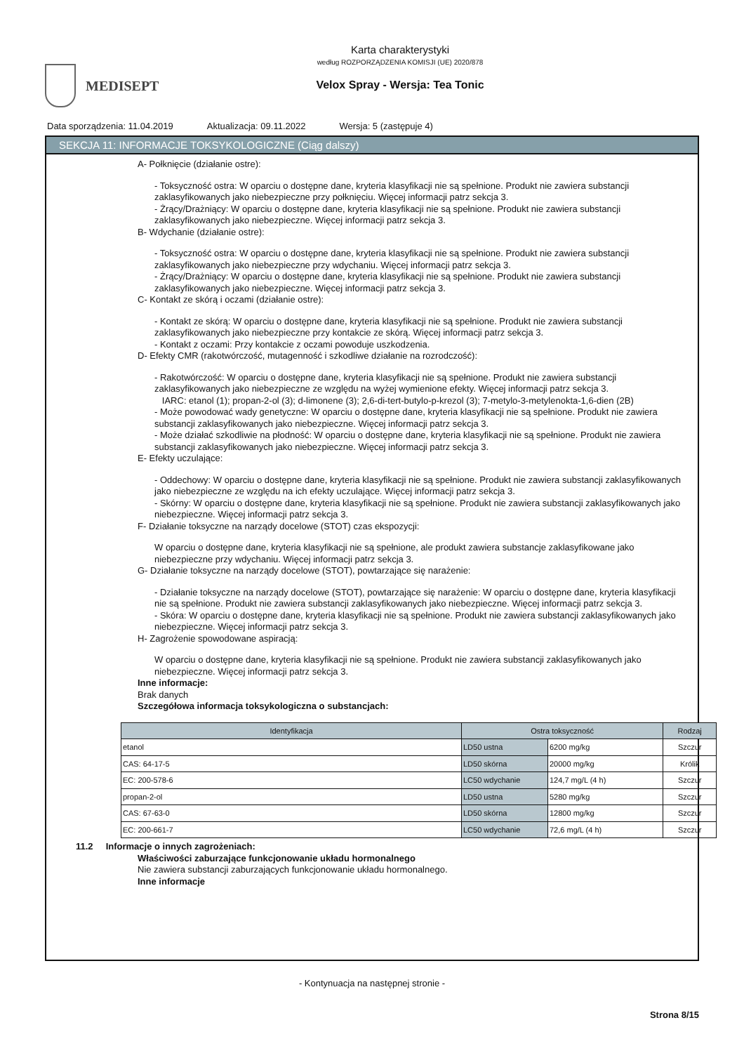MEDISEPT
Karta charakterystyki
według ROZPORZĄDZENIA KOMISJI (UE) 2020/878
Velox Spray - Wersja: Tea Tonic
Data sporządzenia: 11.04.2019 Aktualizacja: 09.11.2022 Wersja: 5 (zastępuje 4)
SEKCJA 11: INFORMACJE TOKSYKOLOGICZNE (Ciąg dalszy)
A- Połknięcie (działanie ostre):
- Toksyczność ostra: W oparciu o dostępne dane, kryteria klasyfikacji nie są spełnione. Produkt nie zawiera substancji zaklasyfikowanych jako niebezpieczne przy połknięciu. Więcej informacji patrz sekcja 3.
- Żrący/Drażniący: W oparciu o dostępne dane, kryteria klasyfikacji nie są spełnione. Produkt nie zawiera substancji zaklasyfikowanych jako niebezpieczne. Więcej informacji patrz sekcja 3.
B- Wdychanie (działanie ostre):
- Toksyczność ostra: W oparciu o dostępne dane, kryteria klasyfikacji nie są spełnione. Produkt nie zawiera substancji zaklasyfikowanych jako niebezpieczne przy wdychaniu. Więcej informacji patrz sekcja 3.
- Żrący/Drażniący: W oparciu o dostępne dane, kryteria klasyfikacji nie są spełnione. Produkt nie zawiera substancji zaklasyfikowanych jako niebezpieczne. Więcej informacji patrz sekcja 3.
C- Kontakt ze skórą i oczami (działanie ostre):
- Kontakt ze skórą: W oparciu o dostępne dane, kryteria klasyfikacji nie są spełnione. Produkt nie zawiera substancji zaklasyfikowanych jako niebezpieczne przy kontakcie ze skórą. Więcej informacji patrz sekcja 3.
- Kontakt z oczami: Przy kontakcie z oczami powoduje uszkodzenia.
D- Efekty CMR (rakotwórczość, mutagenność i szkodliwe działanie na rozrodczość):
- Rakotwórczość: W oparciu o dostępne dane, kryteria klasyfikacji nie są spełnione. Produkt nie zawiera substancji zaklasyfikowanych jako niebezpieczne ze względu na wyżej wymienione efekty. Więcej informacji patrz sekcja 3.
IARC: etanol (1); propan-2-ol (3); d-limonene (3); 2,6-di-tert-butylo-p-krezol (3); 7-metylo-3-metylenokta-1,6-dien (2B)
- Może powodować wady genetyczne: W oparciu o dostępne dane, kryteria klasyfikacji nie są spełnione. Produkt nie zawiera substancji zaklasyfikowanych jako niebezpieczne. Więcej informacji patrz sekcja 3.
- Może działać szkodliwie na płodność: W oparciu o dostępne dane, kryteria klasyfikacji nie są spełnione. Produkt nie zawiera substancji zaklasyfikowanych jako niebezpieczne. Więcej informacji patrz sekcja 3.
E- Efekty uczulające:
- Oddechowy: W oparciu o dostępne dane, kryteria klasyfikacji nie są spełnione. Produkt nie zawiera substancji zaklasyfikowanych jako niebezpieczne ze względu na ich efekty uczulające. Więcej informacji patrz sekcja 3.
- Skórny: W oparciu o dostępne dane, kryteria klasyfikacji nie są spełnione. Produkt nie zawiera substancji zaklasyfikowanych jako niebezpieczne. Więcej informacji patrz sekcja 3.
F- Działanie toksyczne na narządy docelowe (STOT) czas ekspozycji:
W oparciu o dostępne dane, kryteria klasyfikacji nie są spełnione, ale produkt zawiera substancje zaklasyfikowane jako niebezpieczne przy wdychaniu. Więcej informacji patrz sekcja 3.
G- Działanie toksyczne na narządy docelowe (STOT), powtarzające się narażenie:
- Działanie toksyczne na narządy docelowe (STOT), powtarzające się narażenie: W oparciu o dostępne dane, kryteria klasyfikacji nie są spełnione. Produkt nie zawiera substancji zaklasyfikowanych jako niebezpieczne. Więcej informacji patrz sekcja 3.
- Skóra: W oparciu o dostępne dane, kryteria klasyfikacji nie są spełnione. Produkt nie zawiera substancji zaklasyfikowanych jako niebezpieczne. Więcej informacji patrz sekcja 3.
H- Zagrożenie spowodowane aspiracją:
W oparciu o dostępne dane, kryteria klasyfikacji nie są spełnione. Produkt nie zawiera substancji zaklasyfikowanych jako niebezpieczne. Więcej informacji patrz sekcja 3.
Inne informacje:
Brak danych
Szczegółowa informacja toksykologiczna o substancjach:
| Identyfikacja | Ostra toksyczność | | Rodzaj |
| --- | --- | --- | --- |
| etanol | LD50 ustna | 6200 mg/kg | Szczur |
| CAS: 64-17-5 | LD50 skórna | 20000 mg/kg | Królik |
| EC: 200-578-6 | LC50 wdychanie | 124,7 mg/L (4 h) | Szczur |
| propan-2-ol | LD50 ustna | 5280 mg/kg | Szczur |
| CAS: 67-63-0 | LD50 skórna | 12800 mg/kg | Szczur |
| EC: 200-661-7 | LC50 wdychanie | 72,6 mg/L (4 h) | Szczur |
11.2 Informacje o innych zagrożeniach:
Właściwości zaburzające funkcjonowanie układu hormonalnego
Nie zawiera substancji zaburzających funkcjonowanie układu hormonalnego.
Inne informacje
- Kontynuacja na następnej stronie -
Strona 8/15